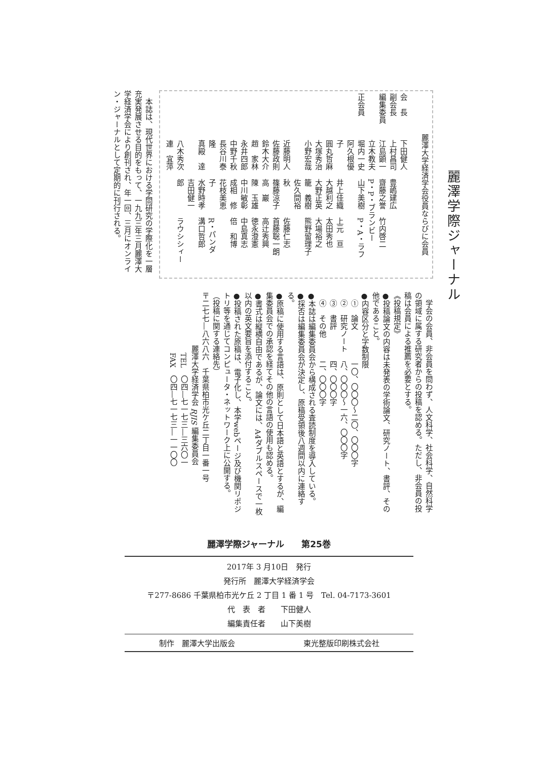麗澤学際ジャーナル
麗澤大学経済学会役員ならびに会員
会　長下田健人
副会長 上村昌司 豊嶋建広
編集委員 江島顕一 齋藤之誉 竹内啓二
立木教夫 P・P・ブランビー
正会員 堀内一史 山下美樹 P・A・ラフ
阿久根優子 井上佳織 上元　亘
圓丸哲麻 大越利之 太田秀也
大塚秀治 大野正英 大場裕之
小野宏哉 籠　義樹 熊野留理子
近藤明人 佐久間裕秋 佐藤仁志
佐藤政則 篠藤涼子 首藤聡一朗
鈴木大介 高　巖 高辻秀興
趙　家林 陳　玉雄 徳永澄憲
永井四郎 中川敏彰 中島真志
中野千秋 成相　修 倍　和博
長谷川泰隆 花枝美恵子 R・パンダ
真殿　達 水野時孝 溝口哲郎
八木秀次 吉田健一郎 ラウシシィー
連　宜萍
　本誌は、現代世界における学問研究の学際化を一層充実発展させる目的をもって、一九九三年三月麗澤大学経済学会により創刊され、年一回、三月にオンライン・ジャーナルとして定期的に刊行される。
　学会の会員、非会員を問わず、人文科学、社会科学、自然科学の領域に属する研究者からの投稿を認める。ただし、非会員の投稿は会員による推薦を必要とする。
《投稿規定》
●投稿論文の内容は未発表の学術論文、研究ノート、書評、その他であること。
●内容区分と字数制限
①　論文　　　　一〇、〇〇〇～二〇、〇〇〇字
②　研究ノート　八、〇〇〇～一六、〇〇〇字
③　書評　　　　四、〇〇〇字
④　その他　　　二、〇〇〇字
●本誌は編集委員会から構成される査読制度を導入している。
●採否は編集委員会が決定し、原稿受領後八週間以内に連絡する。
●原稿に使用する言語は、原則として日本語と英語とするが、編集委員会での承認を経てその他の言語の使用も認める。
●書式は縦横自由であるが、論文には、A4ダブルスペースで一枚以内の英文要旨を添付すること。
●投稿された原稿は、電子化し、本学webページ及び機関リポジトリ等を通じてコンピュータ・ネットワーク上に公開する。
（投稿に関する連絡先）
〒二七七―八六八六　千葉県柏市光ケ丘二丁目一番一号
　　　　　　麗澤大学経済学会 RJIS 編集委員会
　　　　　　　TEL　〇四―七一七三―三六〇一
　　　　　　　FAX　〇四―七一七三―一一〇〇
麗澤学際ジャーナル　　第25巻
2017年 3 月10日　発行
発行所　麗澤大学経済学会
〒277-8686 千葉県柏市光ケ丘 2 丁目 1 番 1 号　Tel. 04-7173-3601
代　表　者　　下田健人
編集責任者　　山下美樹
制作　麗澤大学出版会 東光整版印刷株式会社